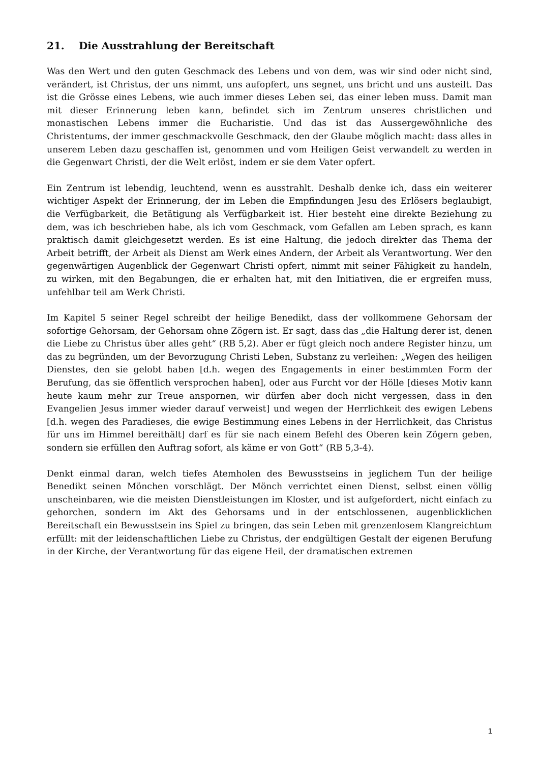21. Die Ausstrahlung der Bereitschaft
Was den Wert und den guten Geschmack des Lebens und von dem, was wir sind oder nicht sind, verändert, ist Christus, der uns nimmt, uns aufopfert, uns segnet, uns bricht und uns austeilt. Das ist die Grösse eines Lebens, wie auch immer dieses Leben sei, das einer leben muss. Damit man mit dieser Erinnerung leben kann, befindet sich im Zentrum unseres christlichen und monastischen Lebens immer die Eucharistie. Und das ist das Aussergewöhnliche des Christentums, der immer geschmackvolle Geschmack, den der Glaube möglich macht: dass alles in unserem Leben dazu geschaffen ist, genommen und vom Heiligen Geist verwandelt zu werden in die Gegenwart Christi, der die Welt erlöst, indem er sie dem Vater opfert.
Ein Zentrum ist lebendig, leuchtend, wenn es ausstrahlt. Deshalb denke ich, dass ein weiterer wichtiger Aspekt der Erinnerung, der im Leben die Empfindungen Jesu des Erlösers beglaubigt, die Verfügbarkeit, die Betätigung als Verfügbarkeit ist. Hier besteht eine direkte Beziehung zu dem, was ich beschrieben habe, als ich vom Geschmack, vom Gefallen am Leben sprach, es kann praktisch damit gleichgesetzt werden. Es ist eine Haltung, die jedoch direkter das Thema der Arbeit betrifft, der Arbeit als Dienst am Werk eines Andern, der Arbeit als Verantwortung. Wer den gegenwärtigen Augenblick der Gegenwart Christi opfert, nimmt mit seiner Fähigkeit zu handeln, zu wirken, mit den Begabungen, die er erhalten hat, mit den Initiativen, die er ergreifen muss, unfehlbar teil am Werk Christi.
Im Kapitel 5 seiner Regel schreibt der heilige Benedikt, dass der vollkommene Gehorsam der sofortige Gehorsam, der Gehorsam ohne Zögern ist. Er sagt, dass das „die Haltung derer ist, denen die Liebe zu Christus über alles geht“ (RB 5,2). Aber er fügt gleich noch andere Register hinzu, um das zu begründen, um der Bevorzugung Christi Leben, Substanz zu verleihen: „Wegen des heiligen Dienstes, den sie gelobt haben [d.h. wegen des Engagements in einer bestimmten Form der Berufung, das sie öffentlich versprochen haben], oder aus Furcht vor der Hölle [dieses Motiv kann heute kaum mehr zur Treue anspornen, wir dürfen aber doch nicht vergessen, dass in den Evangelien Jesus immer wieder darauf verweist] und wegen der Herrlichkeit des ewigen Lebens [d.h. wegen des Paradieses, die ewige Bestimmung eines Lebens in der Herrlichkeit, das Christus für uns im Himmel bereithält] darf es für sie nach einem Befehl des Oberen kein Zögern geben, sondern sie erfüllen den Auftrag sofort, als käme er von Gott“ (RB 5,3-4).
Denkt einmal daran, welch tiefes Atemholen des Bewusstseins in jeglichem Tun der heilige Benedikt seinen Mönchen vorschlägt. Der Mönch verrichtet einen Dienst, selbst einen völlig unscheinbaren, wie die meisten Dienstleistungen im Kloster, und ist aufgefordert, nicht einfach zu gehorchen, sondern im Akt des Gehorsams und in der entschlossenen, augenblicklichen Bereitschaft ein Bewusstsein ins Spiel zu bringen, das sein Leben mit grenzenlosem Klangreichtum erfüllt: mit der leidenschaftlichen Liebe zu Christus, der endgültigen Gestalt der eigenen Berufung in der Kirche, der Verantwortung für das eigene Heil, der dramatischen extremen
1